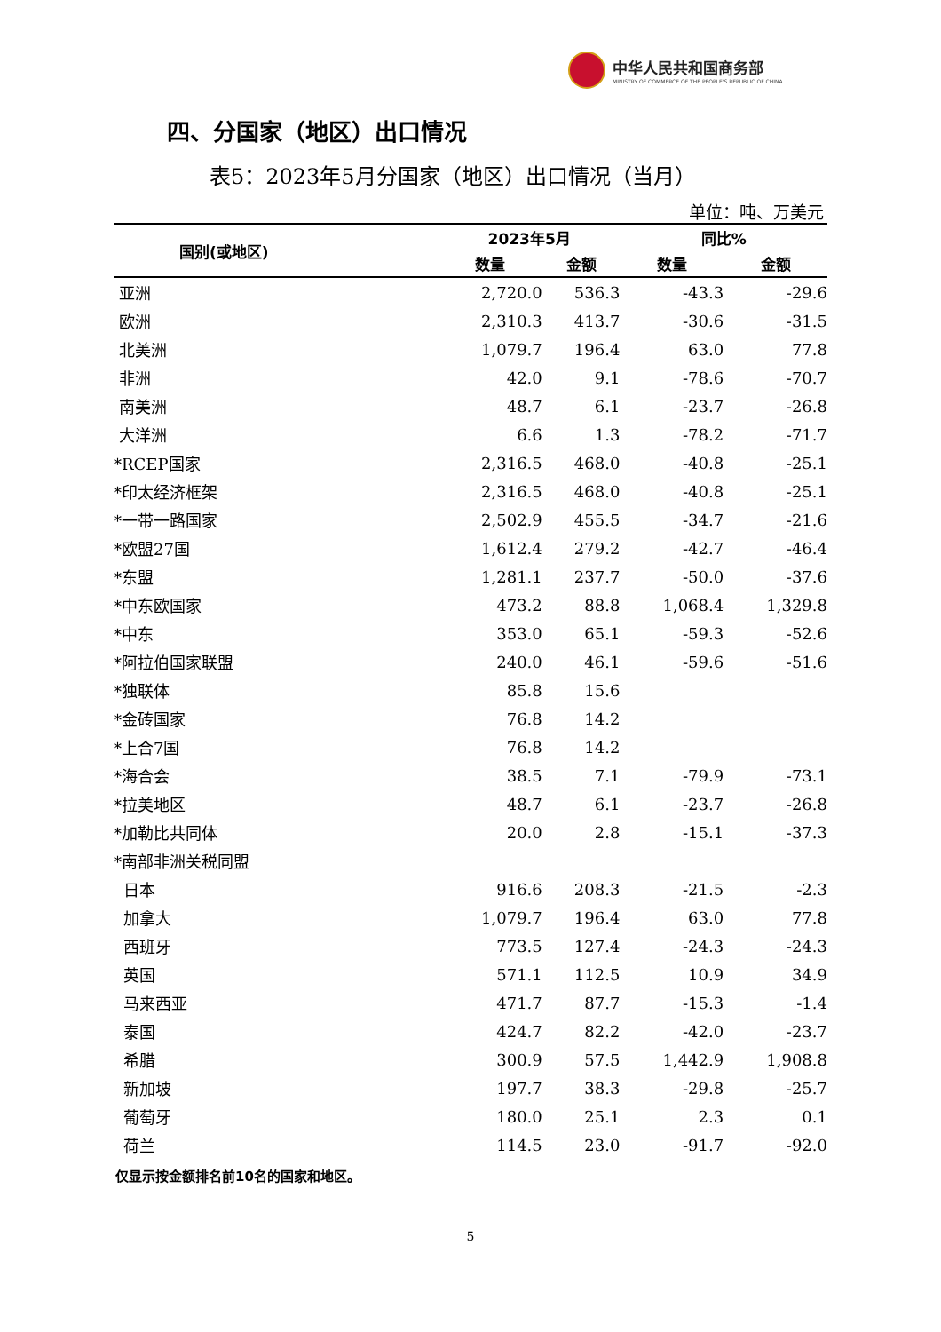中华人民共和国商务部
MINISTRY OF COMMERCE OF THE PEOPLE'S REPUBLIC OF CHINA
四、分国家（地区）出口情况
表5：2023年5月分国家（地区）出口情况（当月）
单位：吨、万美元
| 国别(或地区) | 2023年5月 | | 同比% | |
| --- | --- | --- | --- | --- |
| | 数量 | 金额 | 数量 | 金额 |
| 亚洲 | 2,720.0 | 536.3 | -43.3 | -29.6 |
| 欧洲 | 2,310.3 | 413.7 | -30.6 | -31.5 |
| 北美洲 | 1,079.7 | 196.4 | 63.0 | 77.8 |
| 非洲 | 42.0 | 9.1 | -78.6 | -70.7 |
| 南美洲 | 48.7 | 6.1 | -23.7 | -26.8 |
| 大洋洲 | 6.6 | 1.3 | -78.2 | -71.7 |
| *RCEP国家 | 2,316.5 | 468.0 | -40.8 | -25.1 |
| *印太经济框架 | 2,316.5 | 468.0 | -40.8 | -25.1 |
| *一带一路国家 | 2,502.9 | 455.5 | -34.7 | -21.6 |
| *欧盟27国 | 1,612.4 | 279.2 | -42.7 | -46.4 |
| *东盟 | 1,281.1 | 237.7 | -50.0 | -37.6 |
| *中东欧国家 | 473.2 | 88.8 | 1,068.4 | 1,329.8 |
| *中东 | 353.0 | 65.1 | -59.3 | -52.6 |
| *阿拉伯国家联盟 | 240.0 | 46.1 | -59.6 | -51.6 |
| *独联体 | 85.8 | 15.6 | | |
| *金砖国家 | 76.8 | 14.2 | | |
| *上合7国 | 76.8 | 14.2 | | |
| *海合会 | 38.5 | 7.1 | -79.9 | -73.1 |
| *拉美地区 | 48.7 | 6.1 | -23.7 | -26.8 |
| *加勒比共同体 | 20.0 | 2.8 | -15.1 | -37.3 |
| *南部非洲关税同盟 | | | | |
| 日本 | 916.6 | 208.3 | -21.5 | -2.3 |
| 加拿大 | 1,079.7 | 196.4 | 63.0 | 77.8 |
| 西班牙 | 773.5 | 127.4 | -24.3 | -24.3 |
| 英国 | 571.1 | 112.5 | 10.9 | 34.9 |
| 马来西亚 | 471.7 | 87.7 | -15.3 | -1.4 |
| 泰国 | 424.7 | 82.2 | -42.0 | -23.7 |
| 希腊 | 300.9 | 57.5 | 1,442.9 | 1,908.8 |
| 新加坡 | 197.7 | 38.3 | -29.8 | -25.7 |
| 葡萄牙 | 180.0 | 25.1 | 2.3 | 0.1 |
| 荷兰 | 114.5 | 23.0 | -91.7 | -92.0 |
仅显示按金额排名前10名的国家和地区。
5